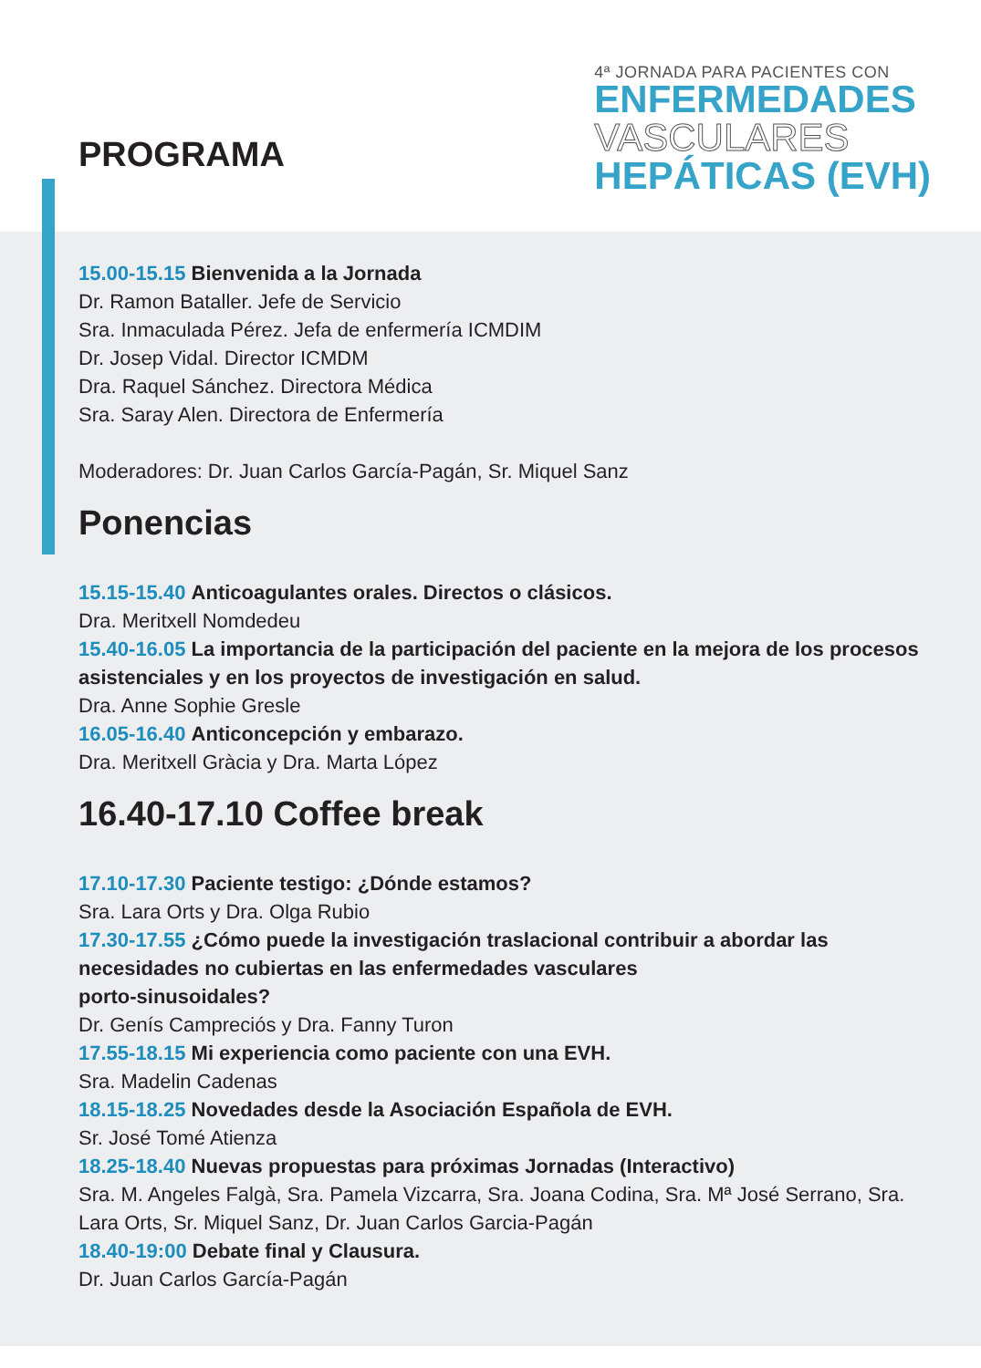PROGRAMA
4ª JORNADA PARA PACIENTES CON
ENFERMEDADES
VASCULARES
HEPÁTICAS (EVH)
15.00-15.15 Bienvenida a la Jornada
Dr. Ramon Bataller. Jefe de Servicio
Sra. Inmaculada Pérez. Jefa de enfermería ICMDIM
Dr. Josep Vidal. Director ICMDM
Dra. Raquel Sánchez. Directora Médica
Sra. Saray Alen. Directora de Enfermería
Moderadores: Dr. Juan Carlos García-Pagán, Sr. Miquel Sanz
Ponencias
15.15-15.40 Anticoagulantes orales. Directos o clásicos.
Dra. Meritxell Nomdedeu
15.40-16.05 La importancia de la participación del paciente en la mejora de los procesos asistenciales y en los proyectos de investigación en salud.
Dra. Anne Sophie Gresle
16.05-16.40 Anticoncepción y embarazo.
Dra. Meritxell Gràcia y Dra. Marta López
16.40-17.10 Coffee break
17.10-17.30 Paciente testigo: ¿Dónde estamos?
Sra. Lara Orts y Dra. Olga Rubio
17.30-17.55 ¿Cómo puede la investigación traslacional contribuir a abordar las necesidades no cubiertas en las enfermedades vasculares
porto-sinusoidales?
Dr. Genís Campreciós y Dra. Fanny Turon
17.55-18.15 Mi experiencia como paciente con una EVH.
Sra. Madelin Cadenas
18.15-18.25 Novedades desde la Asociación Española de EVH.
Sr. José Tomé Atienza
18.25-18.40 Nuevas propuestas para próximas Jornadas (Interactivo)
Sra. M. Angeles Falgà, Sra. Pamela Vizcarra, Sra. Joana Codina, Sra. Mª José Serrano, Sra. Lara Orts, Sr. Miquel Sanz, Dr. Juan Carlos Garcia-Pagán
18.40-19:00 Debate final y Clausura.
Dr. Juan Carlos García-Pagán